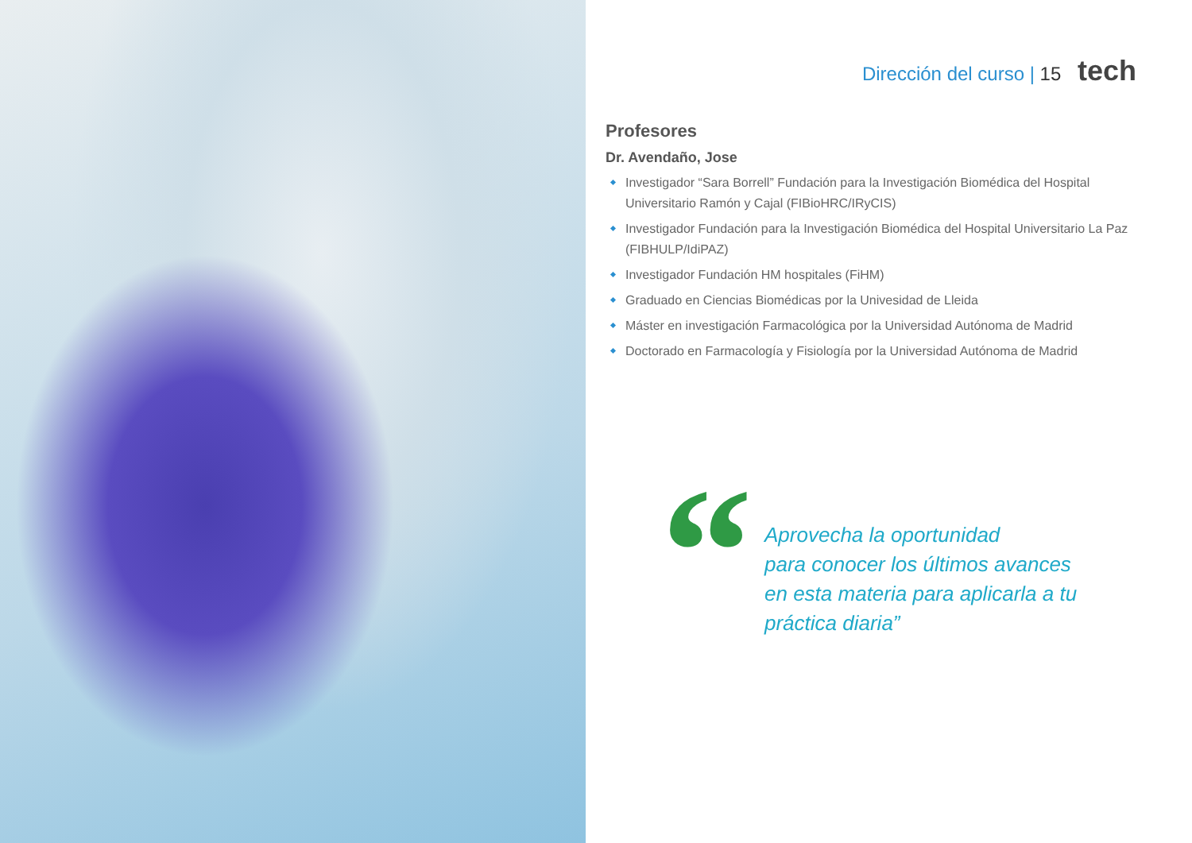Dirección del curso | 15 tech
Profesores
Dr. Avendaño, Jose
Investigador “Sara Borrell” Fundación para la Investigación Biomédica del Hospital Universitario Ramón y Cajal (FIBioHRC/IRyCIS)
Investigador Fundación para la Investigación Biomédica del Hospital Universitario La Paz (FIBHULP/IdiPAZ)
Investigador Fundación HM hospitales (FiHM)
Graduado en Ciencias Biomédicas por la Univesidad de Lleida
Máster en investigación Farmacológica por la Universidad Autónoma de Madrid
Doctorado en Farmacología y Fisiología por la Universidad Autónoma de Madrid
“
Aprovecha la oportunidad
para conocer los últimos avances
en esta materia para aplicarla a tu
práctica diaria”